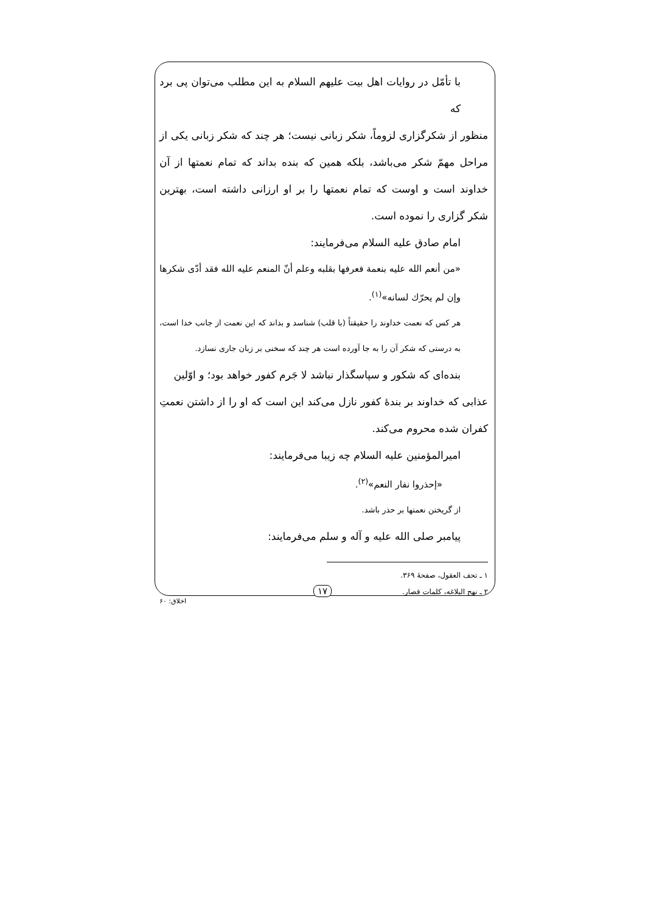با تأمّل در روایات اهل بیت علیهم السلام به این مطلب می‌توان پی برد که
منظور از شکرگزاری لزوماً، شکر زبانی نیست؛ هر چند که شکر زبانی یکی از مراحل مهمّ شکر می‌باشد، بلکه همین که بنده بداند که تمام نعمتها از آن خداوند است و اوست که تمام نعمتها را بر او ارزانی داشته است، بهترین شکر گزاری را نموده است.
امام صادق علیه السلام می‌فرمایند:
«من أنعم الله علیه بنعمة فعرفها بقلبه وعلم أنّ المنعم علیه الله فقد أدّی شکرها وإن لم یحرّك لسانه»<sup>(۱)</sup>.
هر کس که نعمت خداوند را حقیقتاً (با قلب) شناسد و بداند که این نعمت از جانب خدا است، به درستی که شکر آن را به جا آورده است هر چند که سخنی بر زبان جاری نسازد.
بنده‌ای که شکور و سپاسگذار نباشد لا جَرم کفور خواهد بود؛ و اوّلین
عذابی که خداوند بر بندهٔ کفور نازل می‌کند این است که او را از داشتن نعمتِ کفران شده محروم می‌کند.
امیرالمؤمنین علیه السلام چه زیبا می‌فرمایند:
«إحذروا نفار النعم»<sup>(۲)</sup>.
از گریختن نعمتها بر حذر باشد.
پیامبر صلی الله علیه و آله و سلم می‌فرمایند:
۱ ـ تحف العقول، صفحهٔ ۳۶۹.
۲ ـ نهج البلاغه، کلمات قصار.
۱۷
اخلاق: ۶۰